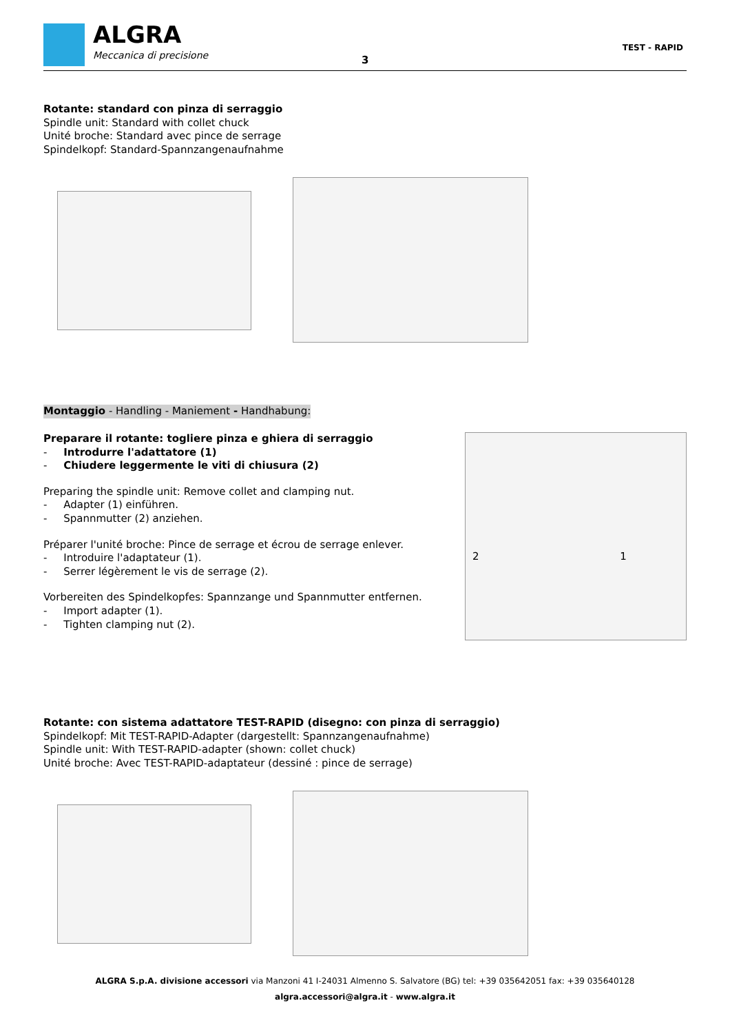ALGRA
Meccanica di precisione
3
TEST - RAPID
Rotante: standard con pinza di serraggio
Spindle unit: Standard with collet chuck
Unité broche: Standard avec pince de serrage
Spindelkopf: Standard-Spannzangenaufnahme
Montaggio - Handling - Maniement - Handhabung:
Preparare il rotante: togliere pinza e ghiera di serraggio
- Introdurre l'adattatore (1)
- Chiudere leggermente le viti di chiusura (2)
Preparing the spindle unit: Remove collet and clamping nut.
- Adapter (1) einführen.
- Spannmutter (2) anziehen.
Préparer l'unité broche: Pince de serrage et écrou de serrage enlever.
- Introduire l'adaptateur (1).
- Serrer légèrement le vis de serrage (2).
Vorbereiten des Spindelkopfes: Spannzange und Spannmutter entfernen.
- Import adapter (1).
- Tighten clamping nut (2).
2 1
Rotante: con sistema adattatore TEST-RAPID (disegno: con pinza di serraggio)
Spindelkopf: Mit TEST-RAPID-Adapter (dargestellt: Spannzangenaufnahme)
Spindle unit: With TEST-RAPID-adapter (shown: collet chuck)
Unité broche: Avec TEST-RAPID-adaptateur (dessiné : pince de serrage)
ALGRA S.p.A. divisione accessori via Manzoni 41 I-24031 Almenno S. Salvatore (BG) tel: +39 035642051 fax: +39 035640128
algra.accessori@algra.it - www.algra.it